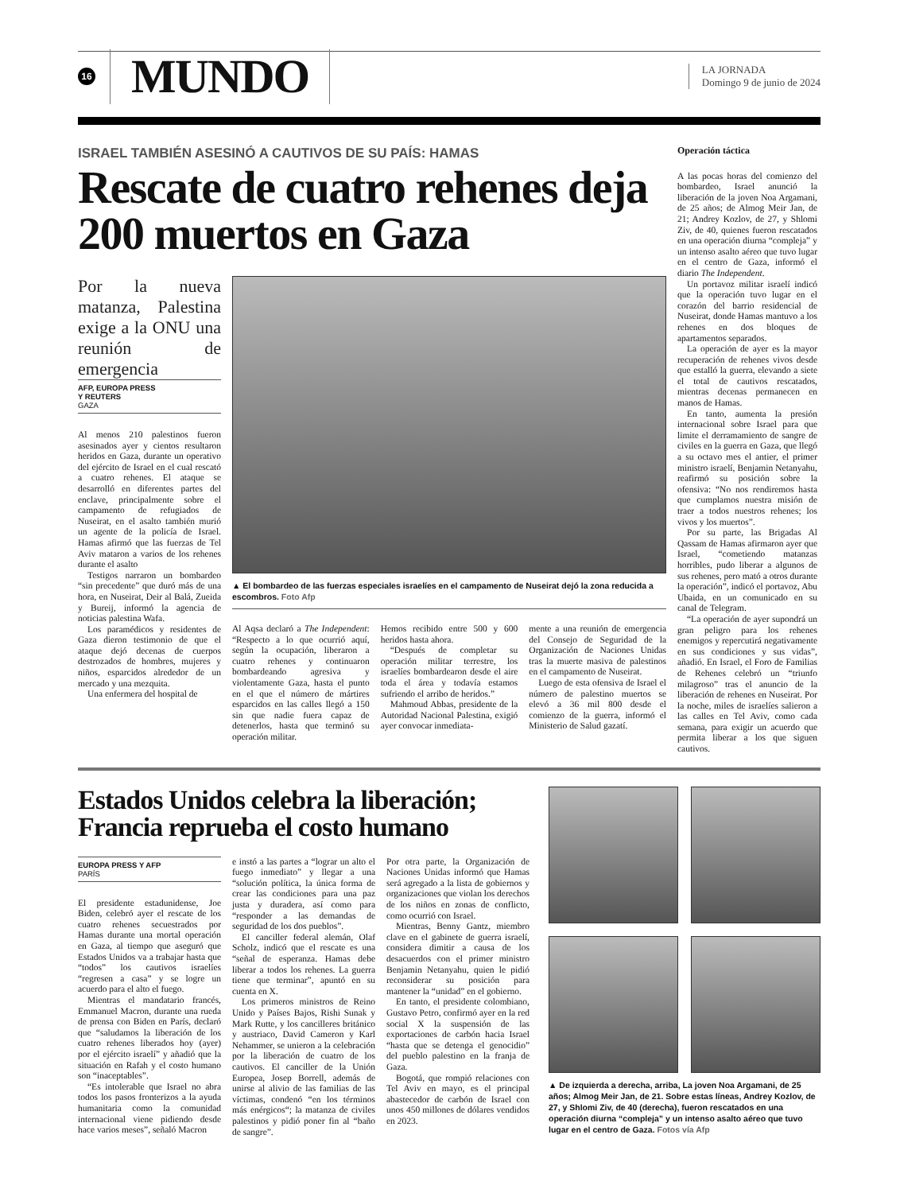16
MUNDO
LA JORNADA
Domingo 9 de junio de 2024
ISRAEL TAMBIÉN ASESINÓ A CAUTIVOS DE SU PAÍS: HAMAS
Rescate de cuatro rehenes deja 200 muertos en Gaza
Por la nueva matanza, Palestina exige a la ONU una reunión de emergencia
AFP, EUROPA PRESS
Y REUTERS
GAZA
Al menos 210 palestinos fueron asesinados ayer y cientos resultaron heridos en Gaza, durante un operativo del ejército de Israel en el cual rescató a cuatro rehenes. El ataque se desarrolló en diferentes partes del enclave, principalmente sobre el campamento de refugiados de Nuseirat, en el asalto también murió un agente de la policía de Israel. Hamas afirmó que las fuerzas de Tel Aviv mataron a varios de los rehenes durante el asalto
Testigos narraron un bombardeo “sin precedente” que duró más de una hora, en Nuseirat, Deir al Balá, Zueida y Bureij, informó la agencia de noticias palestina Wafa.
Los paramédicos y residentes de Gaza dieron testimonio de que el ataque dejó decenas de cuerpos destrozados de hombres, mujeres y niños, esparcidos alrededor de un mercado y una mezquita.
Una enfermera del hospital de
▲ El bombardeo de las fuerzas especiales israelíes en el campamento de Nuseirat dejó la zona reducida a escombros. Foto Afp
Al Aqsa declaró a The Independent: “Respecto a lo que ocurrió aquí, según la ocupación, liberaron a cuatro rehenes y continuaron bombardeando agresiva y violentamente Gaza, hasta el punto en el que el número de mártires esparcidos en las calles llegó a 150 sin que nadie fuera capaz de detenerlos, hasta que terminó su operación militar.
Hemos recibido entre 500 y 600 heridos hasta ahora.
“Después de completar su operación militar terrestre, los israelíes bombardearon desde el aire toda el área y todavía estamos sufriendo el arribo de heridos.”
Mahmoud Abbas, presidente de la Autoridad Nacional Palestina, exigió ayer convocar inmediata-
mente a una reunión de emergencia del Consejo de Seguridad de la Organización de Naciones Unidas tras la muerte masiva de palestinos en el campamento de Nuseirat.
Luego de esta ofensiva de Israel el número de palestino muertos se elevó a 36 mil 800 desde el comienzo de la guerra, informó el Ministerio de Salud gazatí.
Operación táctica
A las pocas horas del comienzo del bombardeo, Israel anunció la liberación de la joven Noa Argamani, de 25 años; de Almog Meir Jan, de 21; Andrey Kozlov, de 27, y Shlomi Ziv, de 40, quienes fueron rescatados en una operación diurna “compleja” y un intenso asalto aéreo que tuvo lugar en el centro de Gaza, informó el diario The Independent.
Un portavoz militar israelí indicó que la operación tuvo lugar en el corazón del barrio residencial de Nuseirat, donde Hamas mantuvo a los rehenes en dos bloques de apartamentos separados.
La operación de ayer es la mayor recuperación de rehenes vivos desde que estalló la guerra, elevando a siete el total de cautivos rescatados, mientras decenas permanecen en manos de Hamas.
En tanto, aumenta la presión internacional sobre Israel para que limite el derramamiento de sangre de civiles en la guerra en Gaza, que llegó a su octavo mes el antier, el primer ministro israelí, Benjamin Netanyahu, reafirmó su posición sobre la ofensiva: “No nos rendiremos hasta que cumplamos nuestra misión de traer a todos nuestros rehenes; los vivos y los muertos”.
Por su parte, las Brigadas Al Qassam de Hamas afirmaron ayer que Israel, “cometiendo matanzas horribles, pudo liberar a algunos de sus rehenes, pero mató a otros durante la operación”, indicó el portavoz, Abu Ubaida, en un comunicado en su canal de Telegram.
“La operación de ayer supondrá un gran peligro para los rehenes enemigos y repercutirá negativamente en sus condiciones y sus vidas”, añadió. En Israel, el Foro de Familias de Rehenes celebró un “triunfo milagroso” tras el anuncio de la liberación de rehenes en Nuseirat. Por la noche, miles de israelíes salieron a las calles en Tel Aviv, como cada semana, para exigir un acuerdo que permita liberar a los que siguen cautivos.
Estados Unidos celebra la liberación; Francia reprueba el costo humano
EUROPA PRESS Y AFP
PARÍS
El presidente estadunidense, Joe Biden, celebró ayer el rescate de los cuatro rehenes secuestrados por Hamas durante una mortal operación en Gaza, al tiempo que aseguró que Estados Unidos va a trabajar hasta que “todos” los cautivos israelíes “regresen a casa” y se logre un acuerdo para el alto el fuego.
Mientras el mandatario francés, Emmanuel Macron, durante una rueda de prensa con Biden en París, declaró que “saludamos la liberación de los cuatro rehenes liberados hoy (ayer) por el ejército israelí” y añadió que la situación en Rafah y el costo humano son “inaceptables”.
“Es intolerable que Israel no abra todos los pasos fronterizos a la ayuda humanitaria como la comunidad internacional viene pidiendo desde hace varios meses”, señaló Macron
e instó a las partes a “lograr un alto el fuego inmediato” y llegar a una “solución política, la única forma de crear las condiciones para una paz justa y duradera, así como para “responder a las demandas de seguridad de los dos pueblos”.
El canciller federal alemán, Olaf Scholz, indicó que el rescate es una “señal de esperanza. Hamas debe liberar a todos los rehenes. La guerra tiene que terminar”, apuntó en su cuenta en X.
Los primeros ministros de Reino Unido y Países Bajos, Rishi Sunak y Mark Rutte, y los cancilleres británico y austriaco, David Cameron y Karl Nehammer, se unieron a la celebración por la liberación de cuatro de los cautivos. El canciller de la Unión Europea, Josep Borrell, además de unirse al alivio de las familias de las víctimas, condenó “en los términos más enérgicos“; la matanza de civiles palestinos y pidió poner fin al “baño de sangre”.
Por otra parte, la Organización de Naciones Unidas informó que Hamas será agregado a la lista de gobiernos y organizaciones que violan los derechos de los niños en zonas de conflicto, como ocurrió con Israel.
Mientras, Benny Gantz, miembro clave en el gabinete de guerra israelí, considera dimitir a causa de los desacuerdos con el primer ministro Benjamin Netanyahu, quien le pidió reconsiderar su posición para mantener la “unidad” en el gobierno.
En tanto, el presidente colombiano, Gustavo Petro, confirmó ayer en la red social X la suspensión de las exportaciones de carbón hacia Israel “hasta que se detenga el genocidio” del pueblo palestino en la franja de Gaza.
Bogotá, que rompió relaciones con Tel Aviv en mayo, es el principal abastecedor de carbón de Israel con unos 450 millones de dólares vendidos en 2023.
▲ De izquierda a derecha, arriba, La joven Noa Argamani, de 25 años; Almog Meir Jan, de 21. Sobre estas líneas, Andrey Kozlov, de 27, y Shlomi Ziv, de 40 (derecha), fueron rescatados en una operación diurna “compleja” y un intenso asalto aéreo que tuvo lugar en el centro de Gaza. Fotos vía Afp